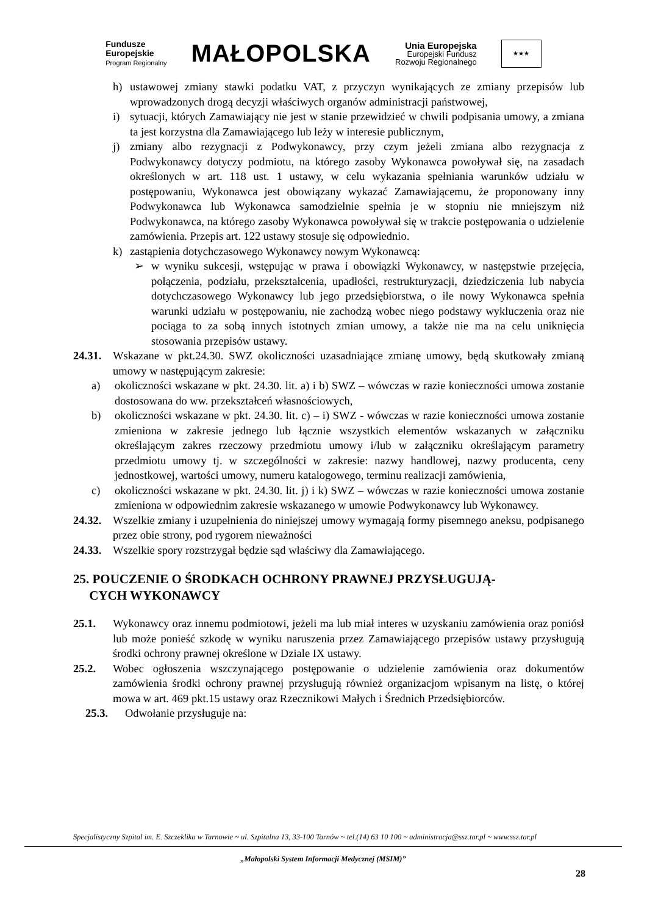Fundusze
Europejskie
Program Regionalny
MAŁOPOLSKA
Unia Europejska
Europejski Fundusz
Rozwoju Regionalnego
★★★
h) ustawowej zmiany stawki podatku VAT, z przyczyn wynikających ze zmiany przepisów lub wprowadzonych drogą decyzji właściwych organów administracji państwowej,
i) sytuacji, których Zamawiający nie jest w stanie przewidzieć w chwili podpisania umowy, a zmiana ta jest korzystna dla Zamawiającego lub leży w interesie publicznym,
j) zmiany albo rezygnacji z Podwykonawcy, przy czym jeżeli zmiana albo rezygnacja z Podwykonawcy dotyczy podmiotu, na którego zasoby Wykonawca powoływał się, na zasadach określonych w art. 118 ust. 1 ustawy, w celu wykazania spełniania warunków udziału w postępowaniu, Wykonawca jest obowiązany wykazać Zamawiającemu, że proponowany inny Podwykonawca lub Wykonawca samodzielnie spełnia je w stopniu nie mniejszym niż Podwykonawca, na którego zasoby Wykonawca powoływał się w trakcie postępowania o udzielenie zamówienia. Przepis art. 122 ustawy stosuje się odpowiednio.
k) zastąpienia dotychczasowego Wykonawcy nowym Wykonawcą:
➢ w wyniku sukcesji, wstępując w prawa i obowiązki Wykonawcy, w następstwie przejęcia, połączenia, podziału, przekształcenia, upadłości, restrukturyzacji, dziedziczenia lub nabycia dotychczasowego Wykonawcy lub jego przedsiębiorstwa, o ile nowy Wykonawca spełnia warunki udziału w postępowaniu, nie zachodzą wobec niego podstawy wykluczenia oraz nie pociąga to za sobą innych istotnych zmian umowy, a także nie ma na celu uniknięcia stosowania przepisów ustawy.
24.31.
Wskazane w pkt.24.30. SWZ okoliczności uzasadniające zmianę umowy, będą skutkowały zmianą umowy w następującym zakresie:
a) okoliczności wskazane w pkt. 24.30. lit. a) i b) SWZ – wówczas w razie konieczności umowa zostanie dostosowana do ww. przekształceń własnościowych,
b) okoliczności wskazane w pkt. 24.30. lit. c) – i) SWZ - wówczas w razie konieczności umowa zostanie zmieniona w zakresie jednego lub łącznie wszystkich elementów wskazanych w załączniku określającym zakres rzeczowy przedmiotu umowy i/lub w załączniku określającym parametry przedmiotu umowy tj. w szczególności w zakresie: nazwy handlowej, nazwy producenta, ceny jednostkowej, wartości umowy, numeru katalogowego, terminu realizacji zamówienia,
c) okoliczności wskazane w pkt. 24.30. lit. j) i k) SWZ – wówczas w razie konieczności umowa zostanie zmieniona w odpowiednim zakresie wskazanego w umowie Podwykonawcy lub Wykonawcy.
24.32.
Wszelkie zmiany i uzupełnienia do niniejszej umowy wymagają formy pisemnego aneksu, podpisanego przez obie strony, pod rygorem nieważności
24.33.
Wszelkie spory rozstrzygał będzie sąd właściwy dla Zamawiającego.
25. POUCZENIE O ŚRODKACH OCHRONY PRAWNEJ PRZYSŁUGUJĄ-
CYCH WYKONAWCY
25.1. Wykonawcy oraz innemu podmiotowi, jeżeli ma lub miał interes w uzyskaniu zamówienia oraz poniósł lub może ponieść szkodę w wyniku naruszenia przez Zamawiającego przepisów ustawy przysługują środki ochrony prawnej określone w Dziale IX ustawy.
25.2. Wobec ogłoszenia wszczynającego postępowanie o udzielenie zamówienia oraz dokumentów zamówienia środki ochrony prawnej przysługują również organizacjom wpisanym na listę, o której mowa w art. 469 pkt.15 ustawy oraz Rzecznikowi Małych i Średnich Przedsiębiorców.
25.3. Odwołanie przysługuje na:
Specjalistyczny Szpital im. E. Szczeklika w Tarnowie ~ ul. Szpitalna 13, 33-100 Tarnów ~ tel.(14) 63 10 100 ~ administracja@ssz.tar.pl ~ www.ssz.tar.pl
„Małopolski System Informacji Medycznej (MSIM)”
28